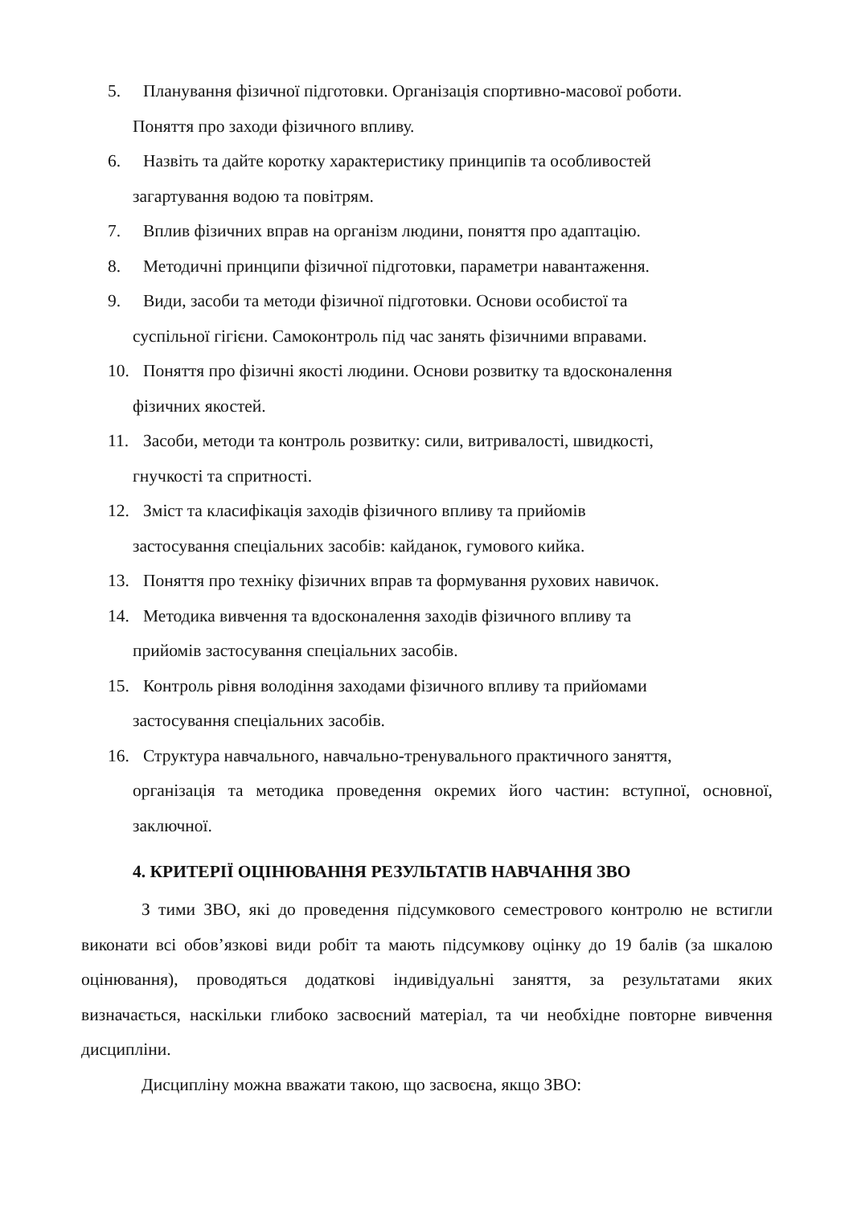5. Планування фізичної підготовки. Організація спортивно-масової роботи.
Поняття про заходи фізичного впливу.
6. Назвіть та дайте коротку характеристику принципів та особливостей
загартування водою та повітрям.
7. Вплив фізичних вправ на організм людини, поняття про адаптацію.
8. Методичні принципи фізичної підготовки, параметри навантаження.
9. Види, засоби та методи фізичної підготовки. Основи особистої та
суспільної гігієни. Самоконтроль під час занять фізичними вправами.
10. Поняття про фізичні якості людини. Основи розвитку та вдосконалення
фізичних якостей.
11. Засоби, методи та контроль розвитку: сили, витривалості, швидкості,
гнучкості та спритності.
12. Зміст та класифікація заходів фізичного впливу та прийомів
застосування спеціальних засобів: кайданок, гумового кийка.
13. Поняття про техніку фізичних вправ та формування рухових навичок.
14. Методика вивчення та вдосконалення заходів фізичного впливу та
прийомів застосування спеціальних засобів.
15. Контроль рівня володіння заходами фізичного впливу та прийомами
застосування спеціальних засобів.
16. Структура навчального, навчально-тренувального практичного заняття,
організація та методика проведення окремих його частин: вступної, основної, заключної.
4. КРИТЕРІЇ ОЦІНЮВАННЯ РЕЗУЛЬТАТІВ НАВЧАННЯ ЗВО
З тими ЗВО, які до проведення підсумкового семестрового контролю не встигли виконати всі обов’язкові види робіт та мають підсумкову оцінку до 19 балів (за шкалою оцінювання), проводяться додаткові індивідуальні заняття, за результатами яких визначається, наскільки глибоко засвоєний матеріал, та чи необхідне повторне вивчення дисципліни.
Дисципліну можна вважати такою, що засвоєна, якщо ЗВО: